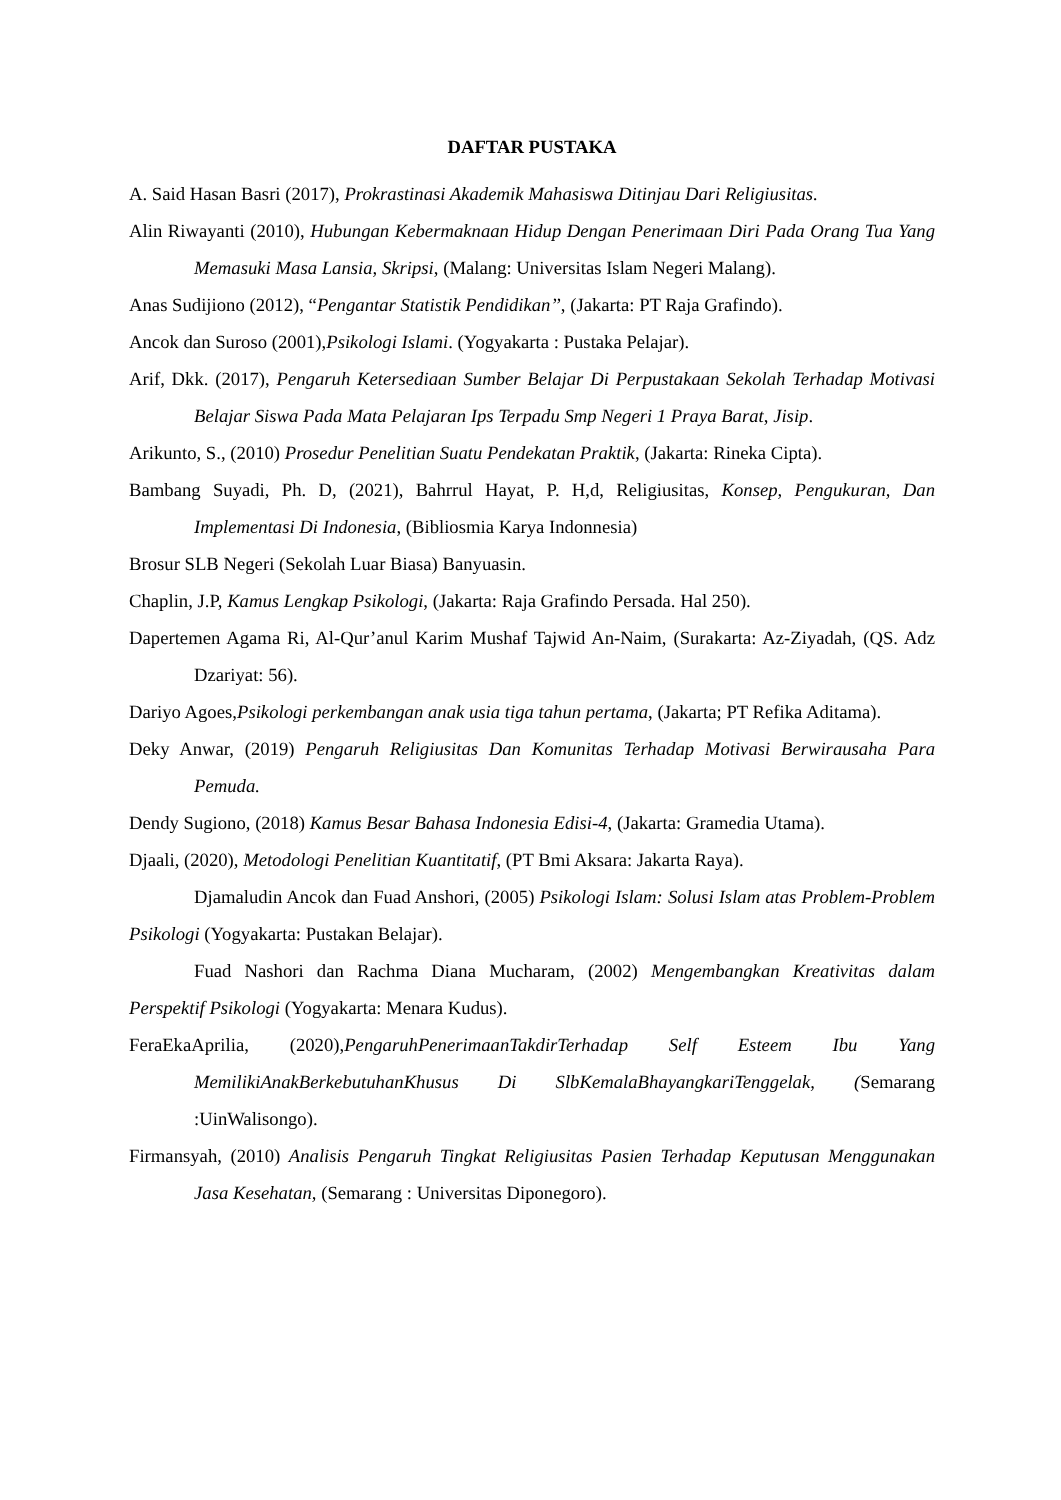DAFTAR PUSTAKA
A. Said Hasan Basri (2017), Prokrastinasi Akademik Mahasiswa Ditinjau Dari Religiusitas.
Alin Riwayanti (2010), Hubungan Kebermaknaan Hidup Dengan Penerimaan Diri Pada Orang Tua Yang Memasuki Masa Lansia, Skripsi, (Malang: Universitas Islam Negeri Malang).
Anas Sudijiono (2012), “Pengantar Statistik Pendidikan’’, (Jakarta: PT Raja Grafindo).
Ancok dan Suroso (2001),Psikologi Islami. (Yogyakarta : Pustaka Pelajar).
Arif, Dkk. (2017), Pengaruh Ketersediaan Sumber Belajar Di Perpustakaan Sekolah Terhadap Motivasi Belajar Siswa Pada Mata Pelajaran Ips Terpadu Smp Negeri 1 Praya Barat, Jisip.
Arikunto, S., (2010) Prosedur Penelitian Suatu Pendekatan Praktik, (Jakarta: Rineka Cipta).
Bambang Suyadi, Ph. D, (2021), Bahrrul Hayat, P. H,d, Religiusitas, Konsep, Pengukuran, Dan Implementasi Di Indonesia, (Bibliosmia Karya Indonnesia)
Brosur SLB Negeri (Sekolah Luar Biasa) Banyuasin.
Chaplin, J.P, Kamus Lengkap Psikologi, (Jakarta: Raja Grafindo Persada. Hal 250).
Dapertemen Agama Ri, Al-Qur’anul Karim Mushaf Tajwid An-Naim, (Surakarta: Az-Ziyadah, (QS. Adz Dzariyat: 56).
Dariyo Agoes,Psikologi perkembangan anak usia tiga tahun pertama, (Jakarta; PT Refika Aditama).
Deky Anwar, (2019) Pengaruh Religiusitas Dan Komunitas Terhadap Motivasi Berwirausaha Para Pemuda.
Dendy Sugiono, (2018) Kamus Besar Bahasa Indonesia Edisi-4, (Jakarta: Gramedia Utama).
Djaali, (2020), Metodologi Penelitian Kuantitatif, (PT Bmi Aksara: Jakarta Raya).
Djamaludin Ancok dan Fuad Anshori, (2005) Psikologi Islam: Solusi Islam atas Problem-Problem Psikologi (Yogyakarta: Pustakan Belajar).
Fuad Nashori dan Rachma Diana Mucharam, (2002) Mengembangkan Kreativitas dalam Perspektif Psikologi (Yogyakarta: Menara Kudus).
FeraEkaAprilia, (2020),PengaruhPenerimaanTakdirTerhadap Self Esteem Ibu Yang MemilikiAnakBerkebutuhanKhusus Di SlbKemalaBhayangkariTenggelak, (Semarang :UinWalisongo).
Firmansyah, (2010) Analisis Pengaruh Tingkat Religiusitas Pasien Terhadap Keputusan Menggunakan Jasa Kesehatan, (Semarang : Universitas Diponegoro).